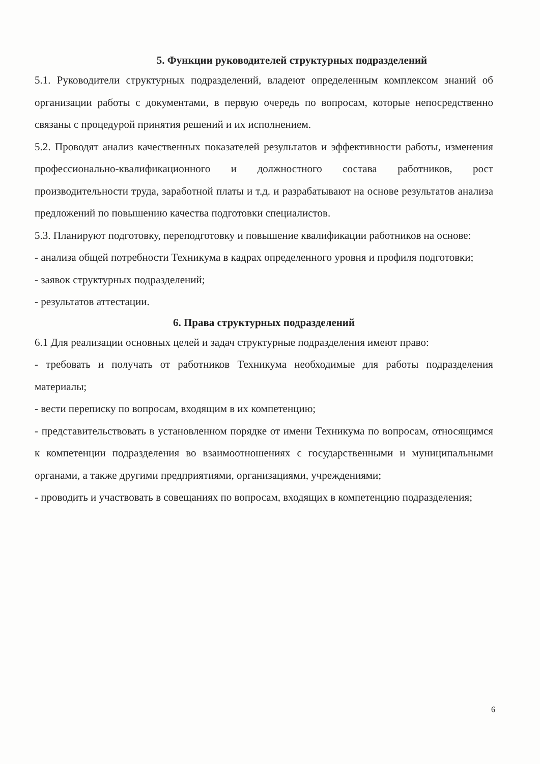5. Функции руководителей структурных подразделений
5.1. Руководители структурных подразделений, владеют определенным комплексом знаний об организации работы с документами, в первую очередь по вопросам, которые непосредственно связаны с процедурой принятия решений и их исполнением.
5.2. Проводят анализ качественных показателей результатов и эффективности работы, изменения профессионально-квалификационного и должностного состава работников, рост производительности труда, заработной платы и т.д. и разрабатывают на основе результатов анализа предложений по повышению качества подготовки специалистов.
5.3. Планируют подготовку, переподготовку и повышение квалификации работников на основе:
- анализа общей потребности Техникума в кадрах определенного уровня и профиля подготовки;
- заявок структурных подразделений;
- результатов аттестации.
6. Права структурных подразделений
6.1 Для реализации основных целей и задач структурные подразделения имеют право:
- требовать и получать от работников Техникума необходимые для работы подразделения материалы;
- вести переписку по вопросам, входящим в их компетенцию;
- представительствовать в установленном порядке от имени Техникума по вопросам, относящимся к компетенции подразделения во взаимоотношениях с государственными и муниципальными органами, а также другими предприятиями, организациями, учреждениями;
- проводить и участвовать в совещаниях по вопросам, входящих в компетенцию подразделения;
6